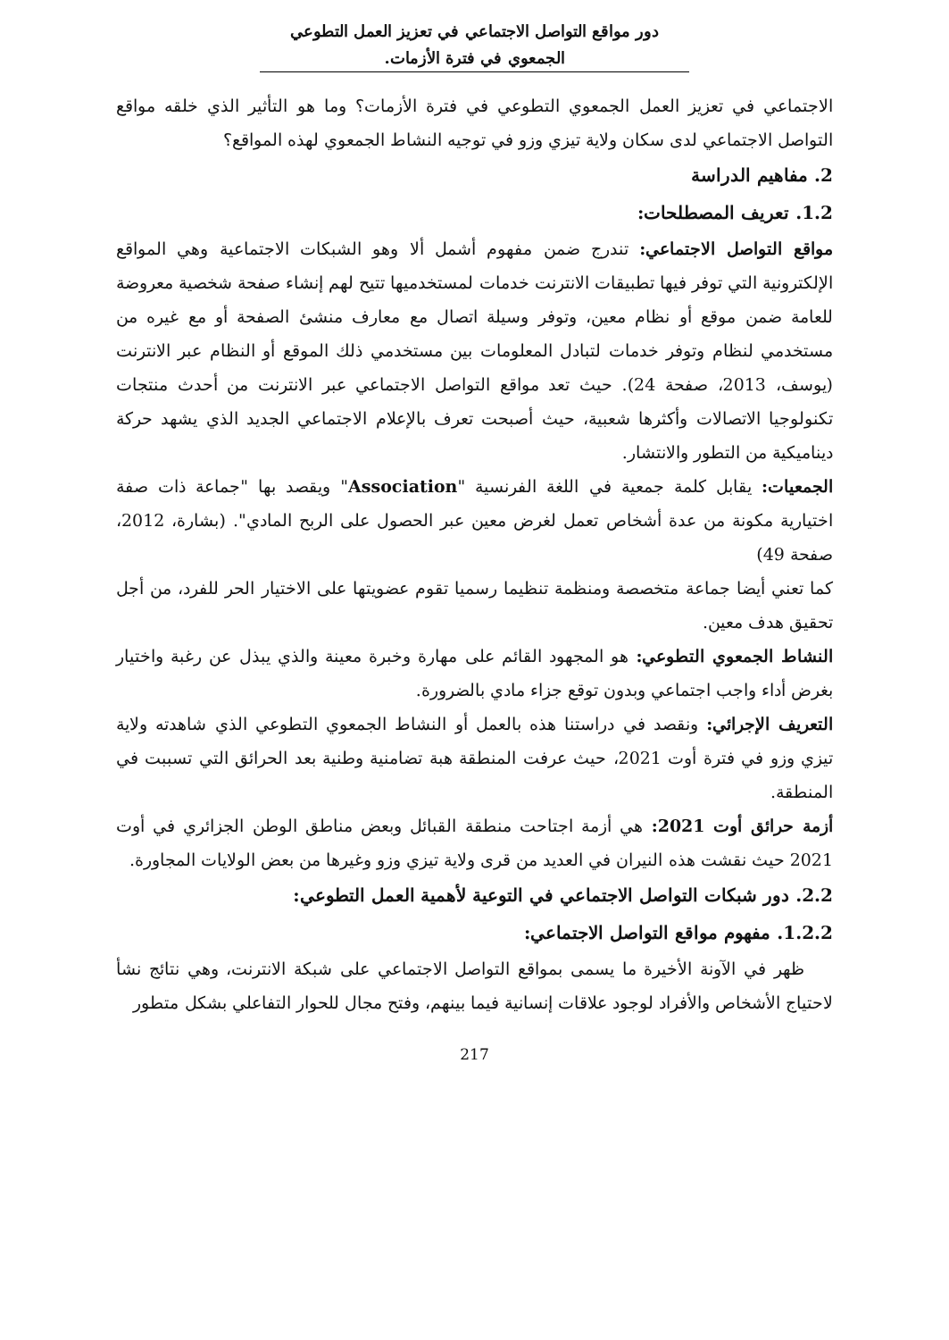دور مواقع التواصل الاجتماعي في تعزيز العمل التطوعي الجمعوي في فترة الأزمات.
الاجتماعي في تعزيز العمل الجمعوي التطوعي في فترة الأزمات؟ وما هو التأثير الذي خلقه مواقع التواصل الاجتماعي لدى سكان ولاية تيزي وزو في توجيه النشاط الجمعوي لهذه المواقع؟
2. مفاهيم الدراسة
1.2. تعريف المصطلحات:
مواقع التواصل الاجتماعي: تندرج ضمن مفهوم أشمل ألا وهو الشبكات الاجتماعية وهي المواقع الإلكترونية التي توفر فيها تطبيقات الانترنت خدمات لمستخدميها تتيح لهم إنشاء صفحة شخصية معروضة للعامة ضمن موقع أو نظام معين، وتوفر وسيلة اتصال مع معارف منشئ الصفحة أو مع غيره من مستخدمي لنظام وتوفر خدمات لتبادل المعلومات بين مستخدمي ذلك الموقع أو النظام عبر الانترنت (يوسف، 2013، صفحة 24). حيث تعد مواقع التواصل الاجتماعي عبر الانترنت من أحدث منتجات تكنولوجيا الاتصالات وأكثرها شعبية، حيث أصبحت تعرف بالإعلام الاجتماعي الجديد الذي يشهد حركة ديناميكية من التطور والانتشار.
الجمعيات: يقابل كلمة جمعية في اللغة الفرنسية "Association" ويقصد بها "جماعة ذات صفة اختيارية مكونة من عدة أشخاص تعمل لغرض معين عبر الحصول على الربح المادي". (بشارة، 2012، صفحة 49)
كما تعني أيضا جماعة متخصصة ومنظمة تنظيما رسميا تقوم عضويتها على الاختيار الحر للفرد، من أجل تحقيق هدف معين.
النشاط الجمعوي التطوعي: هو المجهود القائم على مهارة وخبرة معينة والذي يبذل عن رغبة واختيار بغرض أداء واجب اجتماعي وبدون توقع جزاء مادي بالضرورة.
التعريف الإجرائي: ونقصد في دراستنا هذه بالعمل أو النشاط الجمعوي التطوعي الذي شاهدته ولاية تيزي وزو في فترة أوت 2021، حيث عرفت المنطقة هبة تضامنية وطنية بعد الحرائق التي تسببت في المنطقة.
أزمة حرائق أوت 2021: هي أزمة اجتاحت منطقة القبائل وبعض مناطق الوطن الجزائري في أوت 2021 حيث نقشت هذه النيران في العديد من قرى ولاية تيزي وزو وغيرها من بعض الولايات المجاورة.
2.2. دور شبكات التواصل الاجتماعي في التوعية لأهمية العمل التطوعي:
1.2.2. مفهوم مواقع التواصل الاجتماعي:
ظهر في الآونة الأخيرة ما يسمى بمواقع التواصل الاجتماعي على شبكة الانترنت، وهي نتائج نشأ لاحتياج الأشخاص والأفراد لوجود علاقات إنسانية فيما بينهم، وفتح مجال للحوار التفاعلي بشكل متطور
217